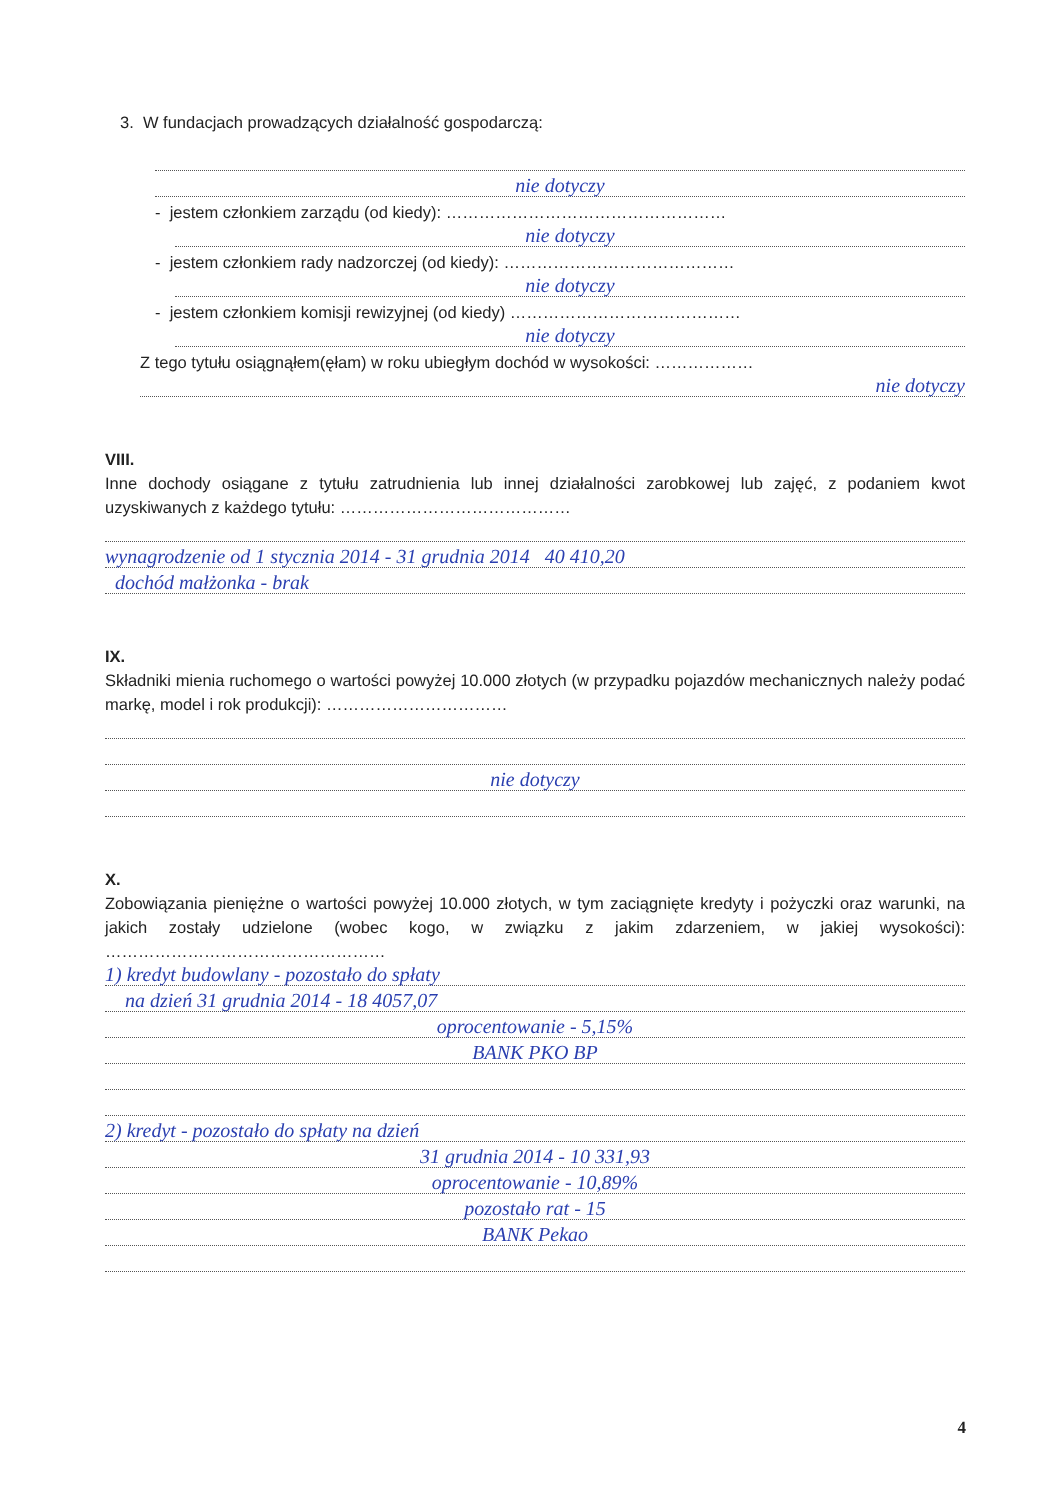3. W fundacjach prowadzących działalność gospodarczą:
nie dotyczy
- jestem członkiem zarządu (od kiedy): ……………………………………………
nie dotyczy
- jestem członkiem rady nadzorczej (od kiedy): ……………………………………
nie dotyczy
- jestem członkiem komisji rewizyjnej (od kiedy) ……………………………………
nie dotyczy
Z tego tytułu osiągnąłem(ęłam) w roku ubiegłym dochód w wysokości: ………………
nie dotyczy
VIII.
Inne dochody osiągane z tytułu zatrudnienia lub innej działalności zarobkowej lub zajęć, z podaniem kwot uzyskiwanych z każdego tytułu: ……………………………………
wynagrodzenie od 1 stycznia 2014 - 31 grudnia 2014 40 410,20
dochód małżonka - brak
IX.
Składniki mienia ruchomego o wartości powyżej 10.000 złotych (w przypadku pojazdów mechanicznych należy podać markę, model i rok produkcji): ……………………………
nie dotyczy
X.
Zobowiązania pieniężne o wartości powyżej 10.000 złotych, w tym zaciągnięte kredyty i pożyczki oraz warunki, na jakich zostały udzielone (wobec kogo, w związku z jakim zdarzeniem, w jakiej wysokości): ……………………………………………
1) kredyt budowlany - pozostało do spłaty
na dzień 31 grudnia 2014 - 18 4057,07
oprocentowanie - 5,15%
BANK PKO BP
2) kredyt - pozostało do spłaty na dzień
31 grudnia 2014 - 10 331,93
oprocentowanie - 10,89%
pozostało rat - 15
BANK Pekao
4